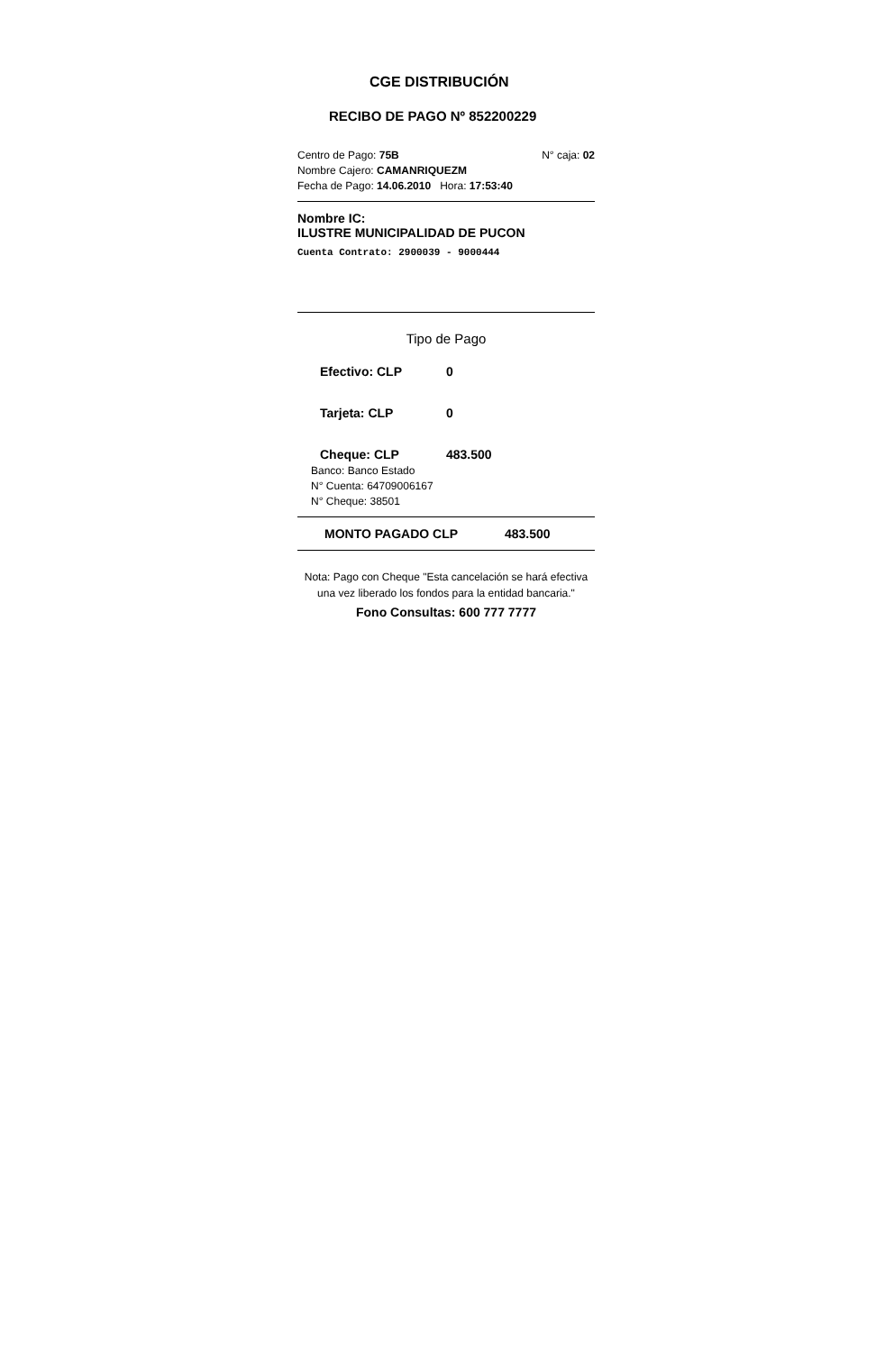CGE DISTRIBUCIÓN
RECIBO DE PAGO Nº 852200229
Centro de Pago: 75B N° caja: 02
Nombre Cajero: CAMANRIQUEZM
Fecha de Pago: 14.06.2010 Hora: 17:53:40
Nombre IC:
ILUSTRE MUNICIPALIDAD DE PUCON
Cuenta Contrato: 2900039 - 9000444
Tipo de Pago
Efectivo: CLP 0
Tarjeta: CLP 0
Cheque: CLP 483.500
Banco: Banco Estado
N° Cuenta: 64709006167
N° Cheque: 38501
MONTO PAGADO CLP 483.500
Nota: Pago con Cheque "Esta cancelación se hará efectiva una vez liberado los fondos para la entidad bancaria."
Fono Consultas: 600 777 7777